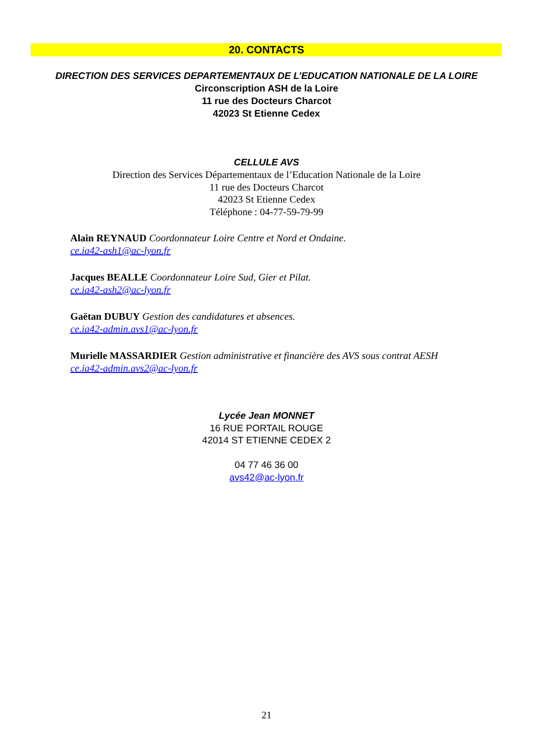20. CONTACTS
DIRECTION DES SERVICES DEPARTEMENTAUX DE L’EDUCATION NATIONALE DE LA LOIRE
Circonscription ASH de la Loire
11 rue des Docteurs Charcot
42023 St Etienne Cedex
CELLULE AVS
Direction des Services Départementaux de l’Education Nationale de la Loire
11 rue des Docteurs Charcot
42023 St Etienne Cedex
Téléphone : 04-77-59-79-99
Alain REYNAUD Coordonnateur Loire Centre et Nord et Ondaine.
ce.ia42-ash1@ac-lyon.fr
Jacques BEALLE Coordonnateur Loire Sud, Gier et Pilat.
ce.ia42-ash2@ac-lyon.fr
Gaëtan DUBUY Gestion des candidatures et absences.
ce.ia42-admin.avs1@ac-lyon.fr
Murielle MASSARDIER Gestion administrative et financière des AVS sous contrat AESH
ce.ia42-admin.avs2@ac-lyon.fr
Lycée Jean MONNET
16 RUE PORTAIL ROUGE
42014 ST ETIENNE CEDEX 2
04 77 46 36 00
avs42@ac-lyon.fr
21